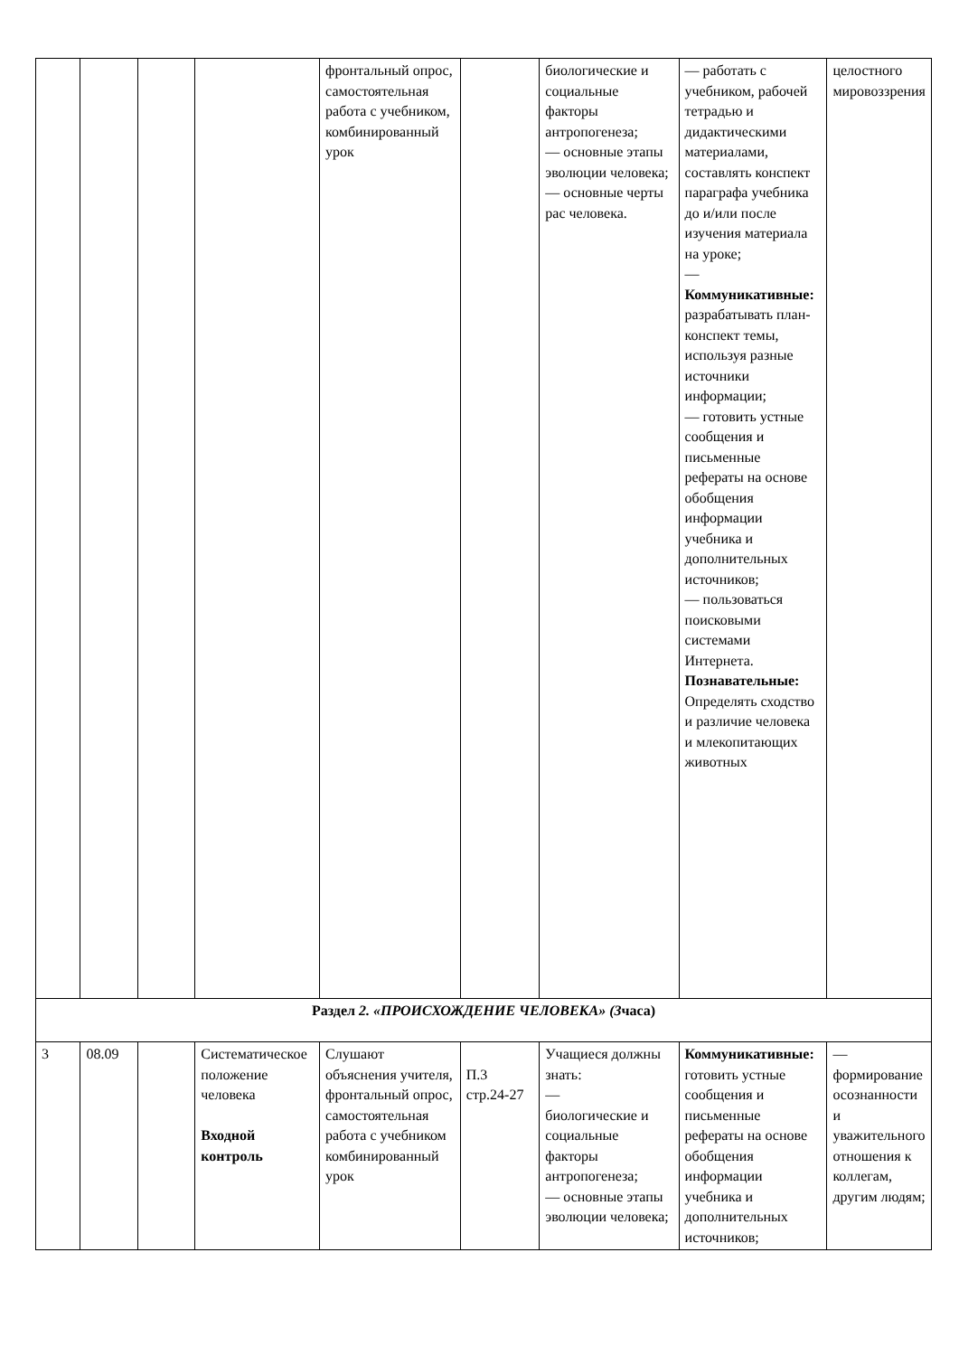| | | | | фронтальный опрос, самостоятельная работа с учебником, комбинированный урок | | биологические и социальные факторы антропогенеза; — основные этапы эволюции человека; — основные черты рас человека. | — работать с учебником, рабочей тетрадью и дидактическими материалами, составлять конспект параграфа учебника до и/или после изучения материала на уроке; — Коммуникативные: разрабатывать план-конспект темы, используя разные источники информации; — готовить устные сообщения и письменные рефераты на основе обобщения информации учебника и дополнительных источников; — пользоваться поисковыми системами Интернета. Познавательные: Определять сходство и различие человека и млекопитающих животных | целостного мировоззрения |
| Раздел 2. «ПРОИСХОЖДЕНИЕ ЧЕЛОВЕКА» (3 часа) | | | | | | | | |
| 3 | 08.09 | | Систематическое положение человека Входной контроль | Слушают объяснения учителя, фронтальный опрос, самостоятельная работа с учебником комбинированный урок | П.3 стр.24-27 | Учащиеся должны знать: — биологические и социальные факторы антропогенеза; — основные этапы эволюции человека; | Коммуникативные: готовить устные сообщения и письменные рефераты на основе обобщения информации учебника и дополнительных источников; | — формирование осознанности и уважительного отношения к коллегам, другим людям; |